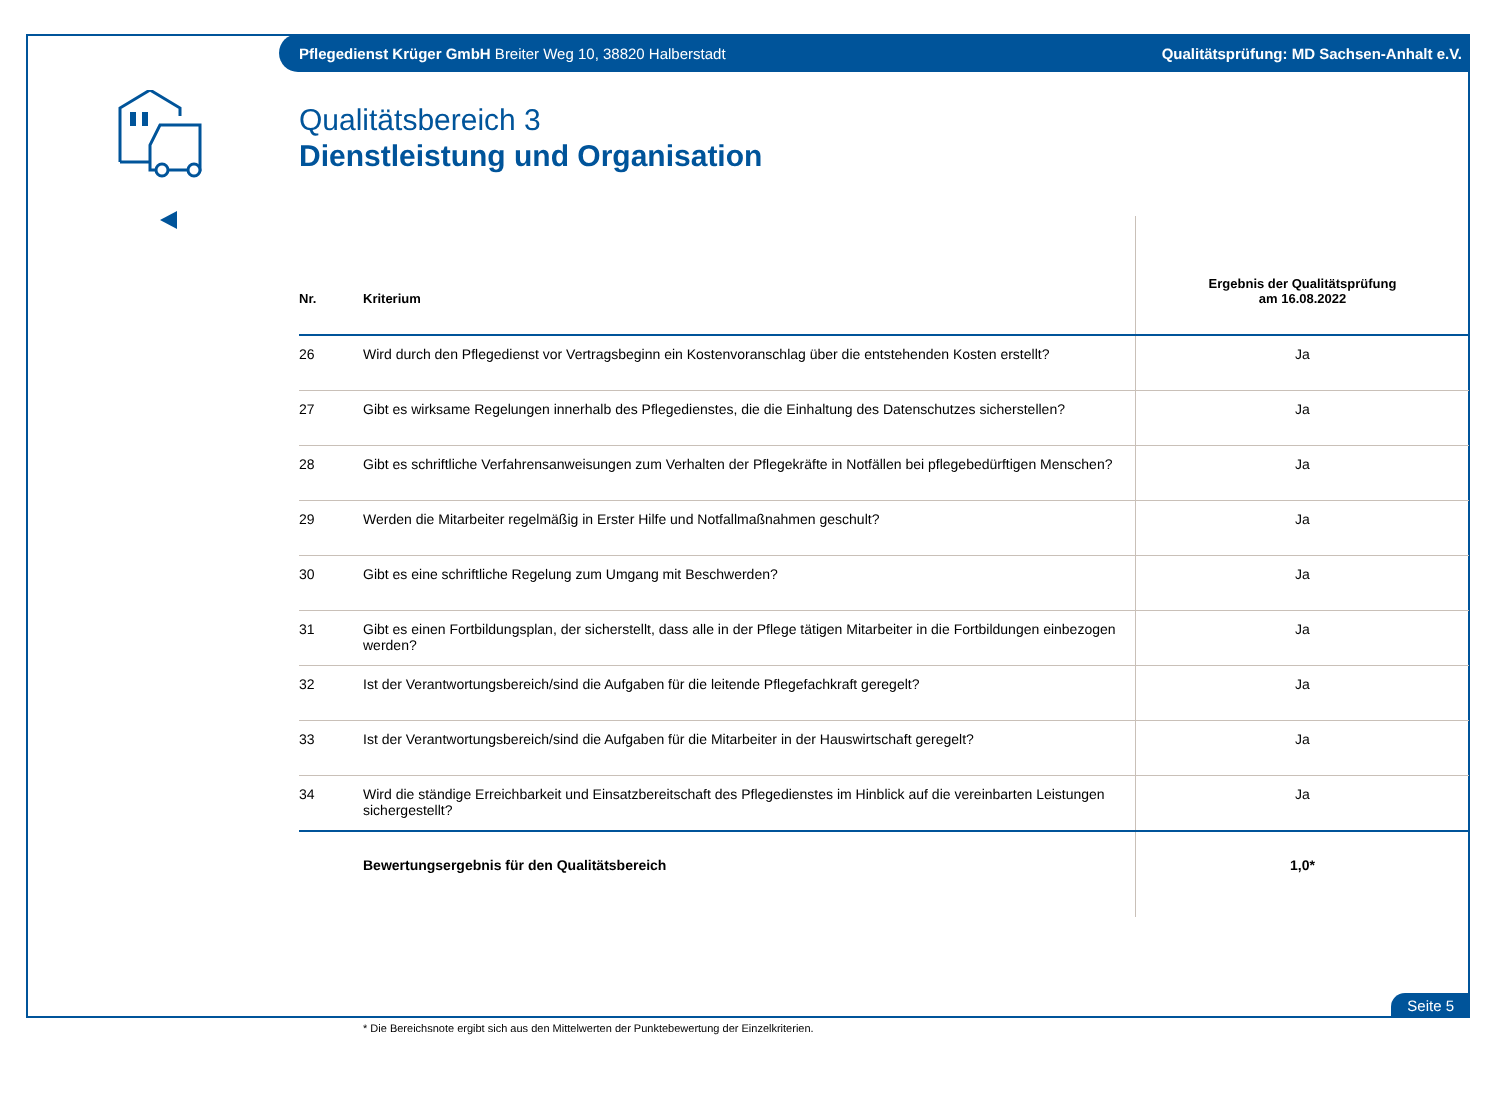Pflegedienst Krüger GmbH Breiter Weg 10, 38820 Halberstadt Qualitätsprüfung: MD Sachsen-Anhalt e.V.
Qualitätsbereich 3
Dienstleistung und Organisation
| Nr. | Kriterium | Ergebnis der Qualitätsprüfung am 16.08.2022 |
| --- | --- | --- |
| 26 | Wird durch den Pflegedienst vor Vertragsbeginn ein Kostenvoranschlag über die entstehenden Kosten erstellt? | Ja |
| 27 | Gibt es wirksame Regelungen innerhalb des Pflegedienstes, die die Einhaltung des Datenschutzes sicherstellen? | Ja |
| 28 | Gibt es schriftliche Verfahrensanweisungen zum Verhalten der Pflegekräfte in Notfällen bei pflegebedürftigen Menschen? | Ja |
| 29 | Werden die Mitarbeiter regelmäßig in Erster Hilfe und Notfallmaßnahmen geschult? | Ja |
| 30 | Gibt es eine schriftliche Regelung zum Umgang mit Beschwerden? | Ja |
| 31 | Gibt es einen Fortbildungsplan, der sicherstellt, dass alle in der Pflege tätigen Mitarbeiter in die Fortbildungen einbezogen werden? | Ja |
| 32 | Ist der Verantwortungsbereich/sind die Aufgaben für die leitende Pflegefachkraft geregelt? | Ja |
| 33 | Ist der Verantwortungsbereich/sind die Aufgaben für die Mitarbeiter in der Hauswirtschaft geregelt? | Ja |
| 34 | Wird die ständige Erreichbarkeit und Einsatzbereitschaft des Pflegedienstes im Hinblick auf die vereinbarten Leistungen sichergestellt? | Ja |
| | Bewertungsergebnis für den Qualitätsbereich | 1,0* |
* Die Bereichsnote ergibt sich aus den Mittelwerten der Punktebewertung der Einzelkriterien.
Seite 5